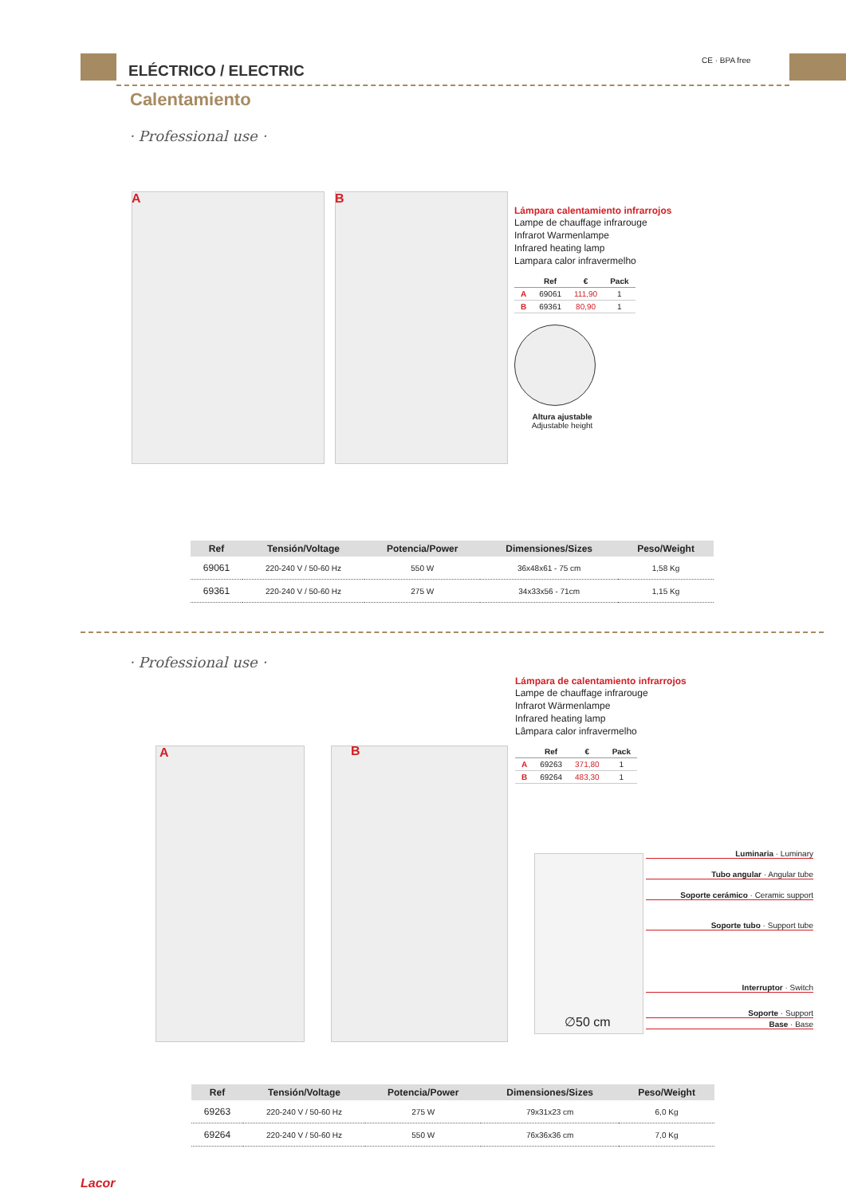ELÉCTRICO / ELECTRIC
CE · BPA free
Calentamiento
· Professional use ·
A B
Lámpara calentamiento infrarrojos
Lampe de chauffage infrarouge
Infrarot Warmenlampe
Infrared heating lamp
Lampara calor infravermelho
| | Ref | € | Pack |
| --- | --- | --- | --- |
| A | 69061 | 111,90 | 1 |
| B | 69361 | 80,90 | 1 |
Altura ajustable
Adjustable height
| Ref | Tensión/Voltage | Potencia/Power | Dimensiones/Sizes | Peso/Weight |
| --- | --- | --- | --- | --- |
| 69061 | 220-240 V / 50-60 Hz | 550 W | 36x48x61 - 75 cm | 1,58 Kg |
| 69361 | 220-240 V / 50-60 Hz | 275 W | 34x33x56 - 71cm | 1,15 Kg |
· Professional use ·
A B
Lámpara de calentamiento infrarrojos
Lampe de chauffage infrarouge
Infrarot Wärmenlampe
Infrared heating lamp
Lâmpara calor infravermelho
| | Ref | € | Pack |
| --- | --- | --- | --- |
| A | 69263 | 371,80 | 1 |
| B | 69264 | 483,30 | 1 |
∅50 cm
Luminaria · Luminary
Tubo angular · Angular tube
Soporte cerámico · Ceramic support
Soporte tubo · Support tube
Interruptor · Switch
Soporte · Support
Base · Base
| Ref | Tensión/Voltage | Potencia/Power | Dimensiones/Sizes | Peso/Weight |
| --- | --- | --- | --- | --- |
| 69263 | 220-240 V / 50-60 Hz | 275 W | 79x31x23 cm | 6,0 Kg |
| 69264 | 220-240 V / 50-60 Hz | 550 W | 76x36x36 cm | 7,0 Kg |
Lacor